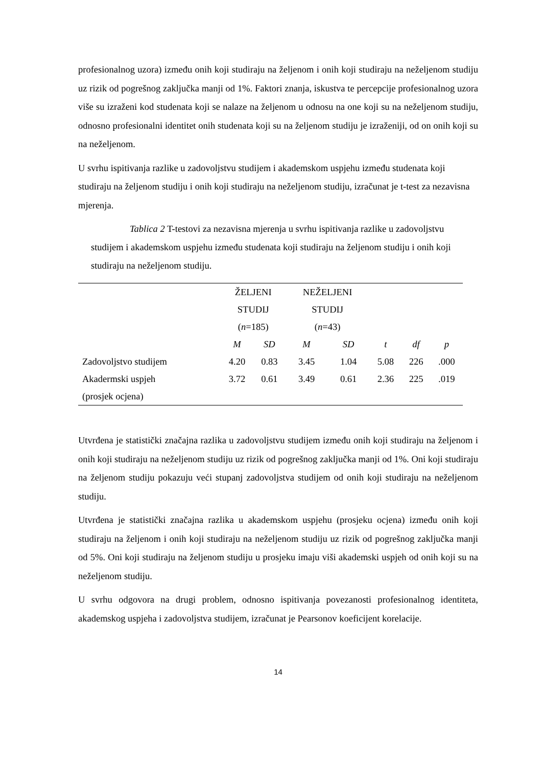profesionalnog uzora) između onih koji studiraju na željenom i onih koji studiraju na neželjenom studiju uz rizik od pogrešnog zaključka manji od 1%. Faktori znanja, iskustva te percepcije profesionalnog uzora više su izraženi kod studenata koji se nalaze na željenom u odnosu na one koji su na neželjenom studiju, odnosno profesionalni identitet onih studenata koji su na željenom studiju je izraženiji, od on onih koji su na neželjenom.
U svrhu ispitivanja razlike u zadovoljstvu studijem i akademskom uspjehu između studenata koji studiraju na željenom studiju i onih koji studiraju na neželjenom studiju, izračunat je t-test za nezavisna mjerenja.
Tablica 2 T-testovi za nezavisna mjerenja u svrhu ispitivanja razlike u zadovoljstvu studijem i akademskom uspjehu između studenata koji studiraju na željenom studiju i onih koji studiraju na neželjenom studiju.
| | ŽELJENI STUDIJ ( n =185) | | NEŽELJENI STUDIJ ( n =43) | | | | |
| --- | --- | --- | --- | --- | --- | --- | --- |
| | M | SD | M | SD | t | df | p |
| Zadovoljstvo studijem | 4.20 | 0.83 | 3.45 | 1.04 | 5.08 | 226 | .000 |
| Akadermski uspjeh (prosjek ocjena) | 3.72 | 0.61 | 3.49 | 0.61 | 2.36 | 225 | .019 |
Utvrđena je statistički značajna razlika u zadovoljstvu studijem između onih koji studiraju na željenom i onih koji studiraju na neželjenom studiju uz rizik od pogrešnog zaključka manji od 1%. Oni koji studiraju na željenom studiju pokazuju veći stupanj zadovoljstva studijem od onih koji studiraju na neželjenom studiju.
Utvrđena je statistički značajna razlika u akademskom uspjehu (prosjeku ocjena) između onih koji studiraju na željenom i onih koji studiraju na neželjenom studiju uz rizik od pogrešnog zaključka manji od 5%. Oni koji studiraju na željenom studiju u prosjeku imaju viši akademski uspjeh od onih koji su na neželjenom studiju.
U svrhu odgovora na drugi problem, odnosno ispitivanja povezanosti profesionalnog identiteta, akademskog uspjeha i zadovoljstva studijem, izračunat je Pearsonov koeficijent korelacije.
14